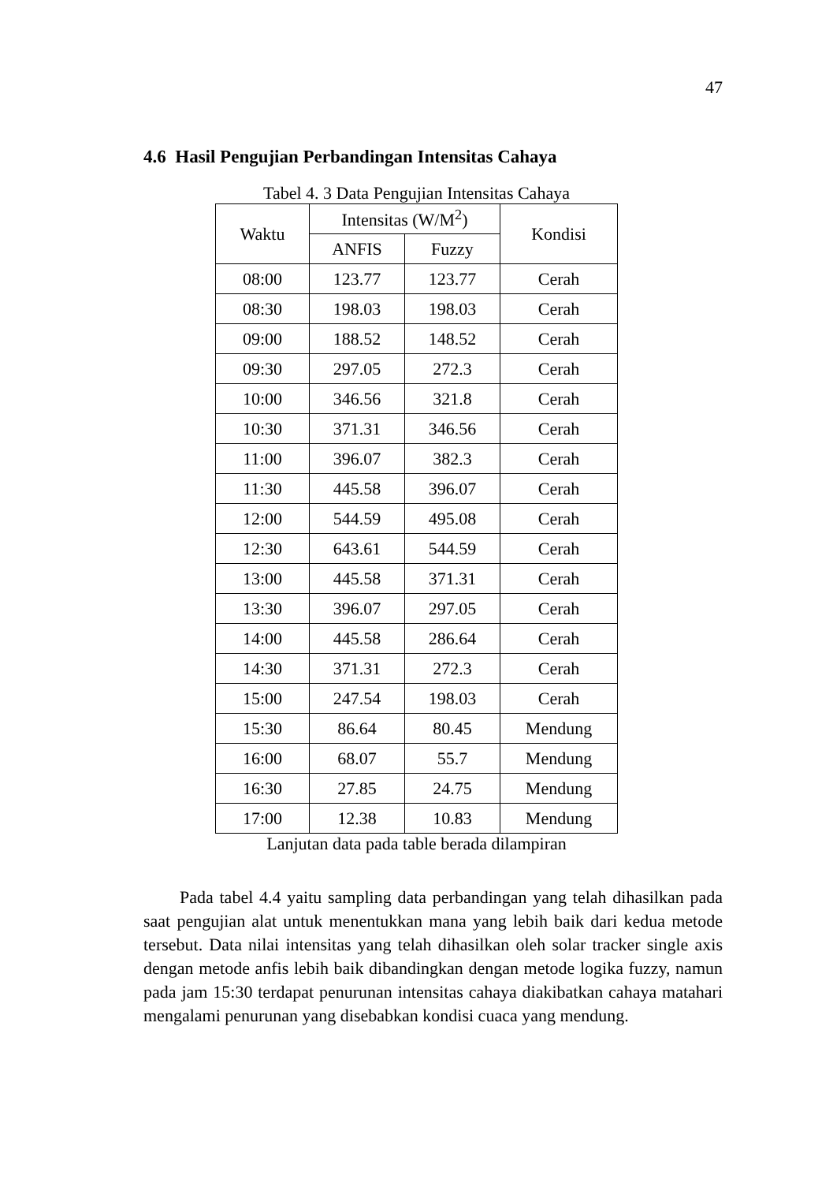47
4.6 Hasil Pengujian Perbandingan Intensitas Cahaya
Tabel 4. 3 Data Pengujian Intensitas Cahaya
| Waktu | Intensitas (W/M<sup>2</sup>) | | Kondisi |
| --- | --- | --- | --- |
| | ANFIS | Fuzzy | |
| 08:00 | 123.77 | 123.77 | Cerah |
| 08:30 | 198.03 | 198.03 | Cerah |
| 09:00 | 188.52 | 148.52 | Cerah |
| 09:30 | 297.05 | 272.3 | Cerah |
| 10:00 | 346.56 | 321.8 | Cerah |
| 10:30 | 371.31 | 346.56 | Cerah |
| 11:00 | 396.07 | 382.3 | Cerah |
| 11:30 | 445.58 | 396.07 | Cerah |
| 12:00 | 544.59 | 495.08 | Cerah |
| 12:30 | 643.61 | 544.59 | Cerah |
| 13:00 | 445.58 | 371.31 | Cerah |
| 13:30 | 396.07 | 297.05 | Cerah |
| 14:00 | 445.58 | 286.64 | Cerah |
| 14:30 | 371.31 | 272.3 | Cerah |
| 15:00 | 247.54 | 198.03 | Cerah |
| 15:30 | 86.64 | 80.45 | Mendung |
| 16:00 | 68.07 | 55.7 | Mendung |
| 16:30 | 27.85 | 24.75 | Mendung |
| 17:00 | 12.38 | 10.83 | Mendung |
Lanjutan data pada table berada dilampiran
Pada tabel 4.4 yaitu sampling data perbandingan yang telah dihasilkan pada saat pengujian alat untuk menentukkan mana yang lebih baik dari kedua metode tersebut. Data nilai intensitas yang telah dihasilkan oleh solar tracker single axis dengan metode anfis lebih baik dibandingkan dengan metode logika fuzzy, namun pada jam 15:30 terdapat penurunan intensitas cahaya diakibatkan cahaya matahari mengalami penurunan yang disebabkan kondisi cuaca yang mendung.